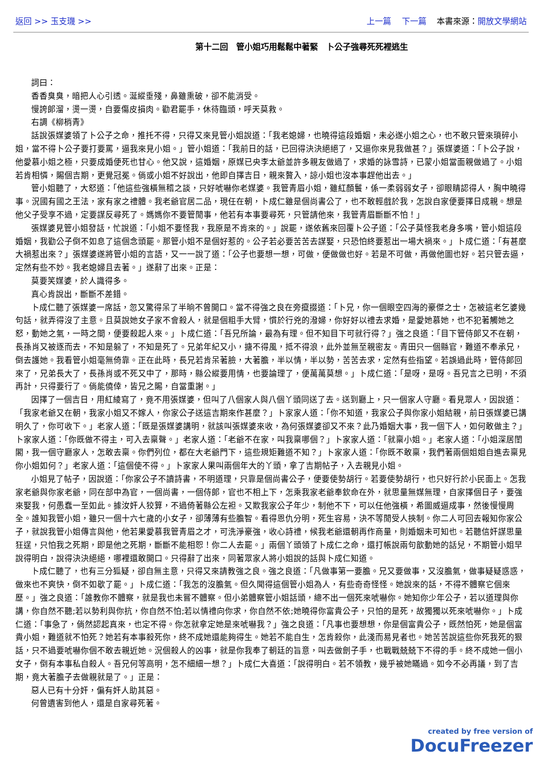返回 >> 玉支璣 >> 上一篇 下一篇 本書來源：開放文學網站
第十二回　管小姐巧用鬆鬆中著緊　卜公子強尋死死裡逃生
詞曰：
香香臭臭，暗把人心引透。涎縱垂殘，鼻雖熏破，卻不能消受。
慢誇郎溜，燙一燙，自要傷皮損肉。勸君罷手，休待臨頭，呼天莫救。
右調《柳梢青》
話說張媒婆領了卜公子之命，推托不得，只得又來見管小姐說道：「我老媳婦，也曉得這段婚姻，未必遂小姐之心，也不敢只管來瑣碎小姐，當不得卜公子要打要罵，逼我來見小姐。」管小姐道：「我前日的話，已回得決決絕絕了，又逼你來見我做甚？」張媒婆道：「卜公子說，他愛慕小姐之極，只要成婚便死也甘心。他又說，這婚姻，原媒已央李太爺並許多親友做過了，求婚的詠雪詩，已蒙小姐當面親做過了。小姐若肯相憐，賜個吉期，更覺冠冕。倘或小姐不好說出，他即自擇吉日，親來贅入，諒小姐也沒本事趕他出去。」
管小姐聽了，大怒道：「他這些強橫無稽之談，只好唬嚇你老媒婆。我管青眉小姐，雖紅顏鬟，係一柔弱弱女子，卻眼睛認得人，胸中曉得事。況國有國之王法，家有家之禮體。我老爺官居二品，現任在朝，卜成仁雖是個尚書公了，也不敢輕戲於我，怎說自家便要擇日成親。想是他父子受享不過，定要謀反尋死了。媽媽你不要管閒事，他若有本事要尋死，只管請他來，我管青眉斷斷不怕！」
張媒婆見管小姐發話，忙說道：「小姐不要怪我，我原是不肯來的。」說罷，遂依舊來回覆卜公子道：「公子莫怪我老身多嘴，管小姐這段婚姻，我勸公子倒不如息了這個念頭罷。那管小姐不是個好惹的。公子若必要苦苦去謀娶，只恐怕終要惹出一場大禍來。」卜成仁道：「有甚麼大禍惹出來？」張媒婆遂將管小姐的言語，又一一說了道：「公子也要想一想，可做，便做做也好。若是不可做，再做他圖也好。若只管去逼，定然有些不妙。我老媳婦且去著。」遂辭了出來。正是：
莫要笑媒婆，於人識得多。
真心肯說出，斷斷不差錯。
卜成仁聽了張媒婆一席話，忽又驚得呆了半晌不曾開口。當不得強之良在旁攛掇道：「卜兄，你一個眼空四海的豪傑之士，怎被這老乞婆幾句話，就弄得沒了主意。且莫說她女子家不會殺人，就是個粗手大臂，慣於行兇的潑婦，你好好以禮去求婚，是愛她慕她，也不犯著觸她之怒，動她之氣，一時之間，便要殺起人來。」卜成仁道：「吾兄所論，最為有理。但不知目下可就行得？」強之良道：「目下管侍郎又不在朝，長孫肖又被逐而去，不知是躲了，不知是死了。兄弟年紀又小，搪不得風，抵不得浪，此外並無至親密友。青田只一個縣官，難道不奉承兄，倒去護她。我看管小姐毫無倚靠。正在此時，長兄若肯呆著臉，大著膽，半以情，半以勢，苦苦去求，定然有些指望。若誤過此時，管侍郎回來了，兄弟長大了，長孫肖或不死又中了，那時，縣公縱要用情，也要論理了，便萬萬莫想。」卜成仁道：「是呀，是呀。吾兄言之已明，不須再計，只得要行了。倘能僥倖，皆兄之賜，自當重謝。」
因擇了一個吉日，用紅綾寫了，竟不用張媒婆，但叫了八個家人與八個丫頭同送了去。送到廳上，只一個家人守廳。看見眾人，因說道：「我家老爺又在朝，我家小姐又不嫁人，你家公子送這吉期來作甚麼？」卜家家人道：「你不知道，我家公子與你家小姐結親，前日張媒婆已講明久了，你可收下。」老家人道：「既是張媒婆講明，就該叫張媒婆來收，為何張媒婆卻又不來？此乃婚姻大事，我一個下人，如何敢做主？」卜家家人道：「你既做不得主，可入去稟聲。」老家人道：「老爺不在家，叫我稟哪個？」卜家家人道：「就稟小姐。」老家人道：「小姐深居閨閣，我一個守廳家人，怎敢去稟。你們列位，都在大老爺門下，這些規矩難道不知？」卜家家人道：「你既不敢稟，我們著兩個姐姐自進去稟見你小姐如何？」老家人道：「這個使不得。」卜家家人果叫兩個年大的丫頭，拿了吉期帖子，入去親見小姐。
小姐見了帖子，因說道：「你家公子不讀詩書，不明道理，只靠是個尚書公子，便要使勢胡行。若要使勢胡行，也只好行於小民面上。怎我家老爺與你家老爺，同在部中為官，一個尚書，一個侍郎，官也不相上下，怎乘我家老爺奉欽命在外，就思量無媒無理，自家擇個日子，要強來娶我，何愚蠢一至如此。據汝奸人狡算，不過倚著縣公左袒。又欺我家公子年少，制他不下，可以任他強橫，希圖威逼成事，然後慢慢周全。誰知我管小姐，雖只一個十六七歲的小女子，卻薄薄有些膽智。看得恩仇分明，死生容易，決不等閒受人挾制。你二人可回去報知你家公子，就說我管小姐傳言與他，他若果愛慕我管青眉之才，可洗淨豪強，收心詩禮，候我老爺還朝再作商量，則婚姻未可知也。若聽信奸謀思量狂逞，只怕我之死期，即是他之死期，斷斷不能相恕！你二人去罷。」兩個丫頭領了卜成仁之命，還打帳說兩句歆動她的話兒，不期管小姐早說得明白，說得決決絕絕，哪裡還敢開口。只得辭了出來，同著眾家人將小姐說的話與卜成仁知道。
卜成仁聽了，也有三分狐疑，卻自無主意，只得又來請教強之良。強之良道：「凡做事第一要膽。兄又要做事，又沒膽氣，做事疑疑惑惑，做來也不爽快，倒不如歇了罷。」卜成仁道：「我怎的沒膽氣。但久聞得這個管小姐為人，有些奇奇怪怪。她說來的話，不得不體察它個來歷。」強之良道：「誰教你不體察，就是我也未嘗不體察。但小弟體察管小姐話頭，總不出一個死來唬嚇你。她知你少年公子，若以道理與你講，你自然不聽;若以勢利與你抗，你自然不怕;若以情禮向你求，你自然不依;她曉得你富貴公子，只怕的是死，故獨獨以死來唬嚇你。」卜成仁道：「事急了，倘然認起真來，也定不得。你怎就拿定她是來唬嚇我？」強之良道：「凡事也要想想，你是個富貴公子，既然怕死，她是個富貴小姐，難道就不怕死？她若有本事殺死你，終不成她還能夠得生。她若不能自生，怎肯殺你，此淺而易見者也。她苦苦說這些你死我死的狠話，只不過要唬嚇你個不敢去親近她。況個殺人的凶事，就是你我奉了朝廷的旨意，叫去做劊子手，也戰戰兢兢下不得的手。終不成她一個小女子，倒有本事私自殺人。吾兄何等高明，怎不細細一想？」卜成仁大喜道：「說得明白。若不領教，幾乎被她瞞過。如今不必再議，到了吉期，竟大著膽子去做親就是了。」正是：
惡人已有十分奸，偏有奸人助其惡。
何曾遺害到他人，還是自家尋死著。
created by free version of
DocuFreezer